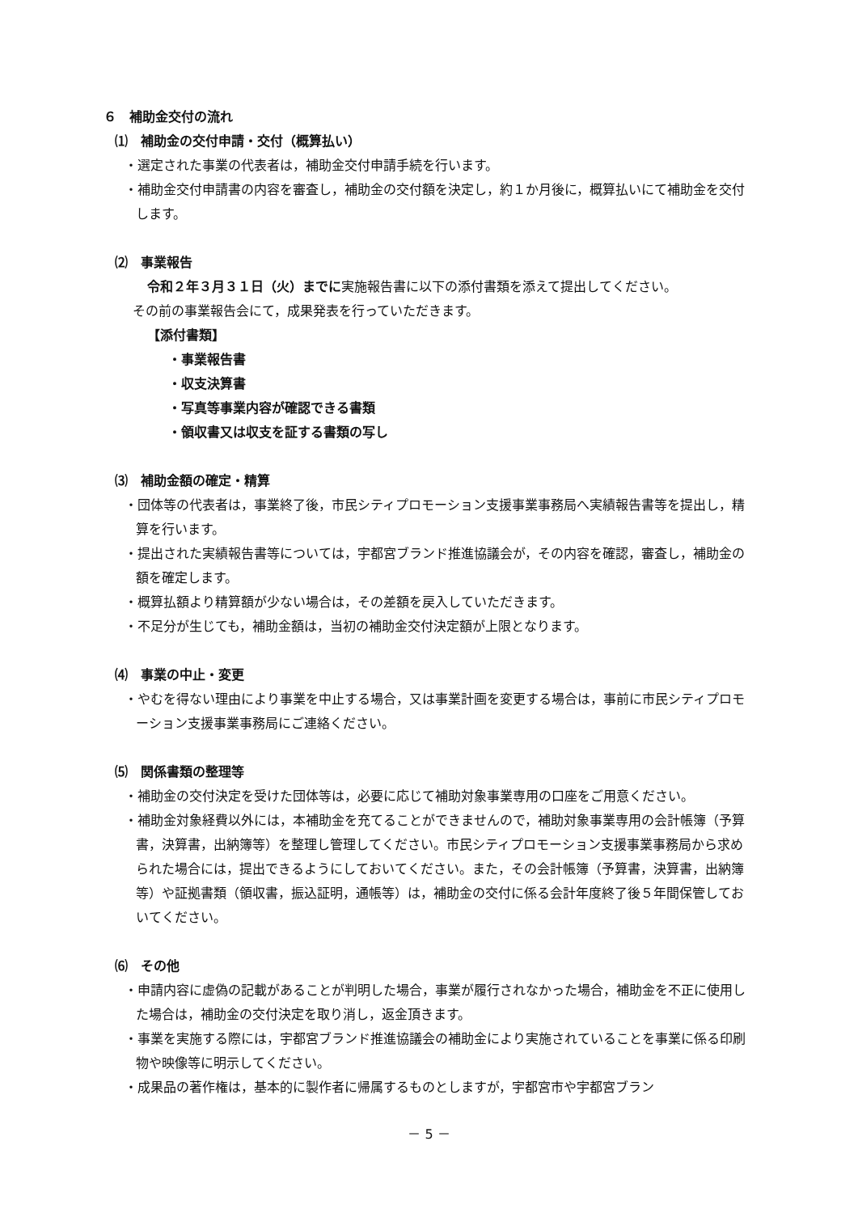６　補助金交付の流れ
⑴　補助金の交付申請・交付（概算払い）
・選定された事業の代表者は，補助金交付申請手続を行います。
・補助金交付申請書の内容を審査し，補助金の交付額を決定し，約１か月後に，概算払いにて補助金を交付します。
⑵　事業報告
令和２年３月３１日（火）までに実施報告書に以下の添付書類を添えて提出してください。
その前の事業報告会にて，成果発表を行っていただきます。
【添付書類】
・事業報告書
・収支決算書
・写真等事業内容が確認できる書類
・領収書又は収支を証する書類の写し
⑶　補助金額の確定・精算
・団体等の代表者は，事業終了後，市民シティプロモーション支援事業事務局へ実績報告書等を提出し，精算を行います。
・提出された実績報告書等については，宇都宮ブランド推進協議会が，その内容を確認，審査し，補助金の額を確定します。
・概算払額より精算額が少ない場合は，その差額を戻入していただきます。
・不足分が生じても，補助金額は，当初の補助金交付決定額が上限となります。
⑷　事業の中止・変更
・やむを得ない理由により事業を中止する場合，又は事業計画を変更する場合は，事前に市民シティプロモーション支援事業事務局にご連絡ください。
⑸　関係書類の整理等
・補助金の交付決定を受けた団体等は，必要に応じて補助対象事業専用の口座をご用意ください。
・補助金対象経費以外には，本補助金を充てることができませんので，補助対象事業専用の会計帳簿（予算書，決算書，出納簿等）を整理し管理してください。市民シティプロモーション支援事業事務局から求められた場合には，提出できるようにしておいてください。また，その会計帳簿（予算書，決算書，出納簿等）や証拠書類（領収書，振込証明，通帳等）は，補助金の交付に係る会計年度終了後５年間保管しておいてください。
⑹　その他
・申請内容に虚偽の記載があることが判明した場合，事業が履行されなかった場合，補助金を不正に使用した場合は，補助金の交付決定を取り消し，返金頂きます。
・事業を実施する際には，宇都宮ブランド推進協議会の補助金により実施されていることを事業に係る印刷物や映像等に明示してください。
・成果品の著作権は，基本的に製作者に帰属するものとしますが，宇都宮市や宇都宮ブラン
－ 5 －